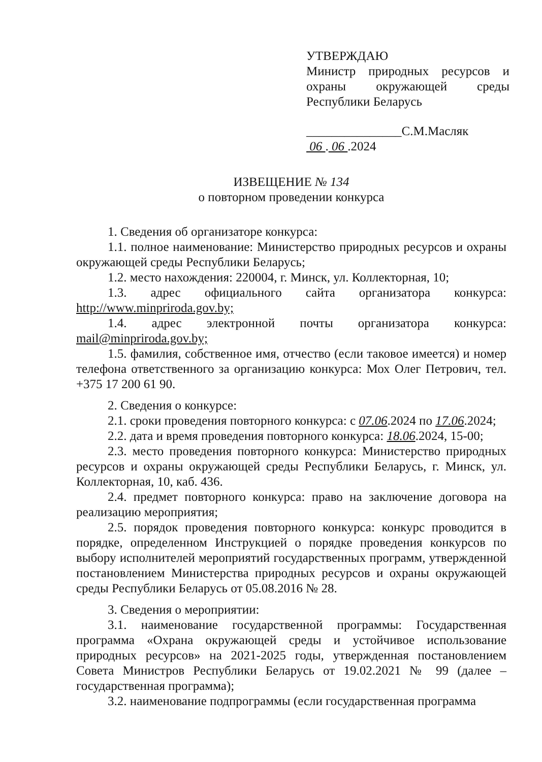УТВЕРЖДАЮ
Министр природных ресурсов и охраны окружающей среды Республики Беларусь
_______________С.М.Масляк
06 . 06 .2024
ИЗВЕЩЕНИЕ № 134
о повторном проведении конкурса
1. Сведения об организаторе конкурса:
1.1. полное наименование: Министерство природных ресурсов и охраны окружающей среды Республики Беларусь;
1.2. место нахождения: 220004, г. Минск, ул. Коллекторная, 10;
1.3. адрес официального сайта организатора конкурса: http://www.minpriroda.gov.by;
1.4. адрес электронной почты организатора конкурса: mail@minpriroda.gov.by;
1.5. фамилия, собственное имя, отчество (если таковое имеется) и номер телефона ответственного за организацию конкурса: Мох Олег Петрович, тел. +375 17 200 61 90.
2. Сведения о конкурсе:
2.1. сроки проведения повторного конкурса: с 07.06.2024 по 17.06.2024;
2.2. дата и время проведения повторного конкурса: 18.06.2024, 15-00;
2.3. место проведения повторного конкурса: Министерство природных ресурсов и охраны окружающей среды Республики Беларусь, г. Минск, ул. Коллекторная, 10, каб. 436.
2.4. предмет повторного конкурса: право на заключение договора на реализацию мероприятия;
2.5. порядок проведения повторного конкурса: конкурс проводится в порядке, определенном Инструкцией о порядке проведения конкурсов по выбору исполнителей мероприятий государственных программ, утвержденной постановлением Министерства природных ресурсов и охраны окружающей среды Республики Беларусь от 05.08.2016 № 28.
3. Сведения о мероприятии:
3.1. наименование государственной программы: Государственная программа «Охрана окружающей среды и устойчивое использование природных ресурсов» на 2021-2025 годы, утвержденная постановлением Совета Министров Республики Беларусь от 19.02.2021 № 99 (далее – государственная программа);
3.2. наименование подпрограммы (если государственная программа